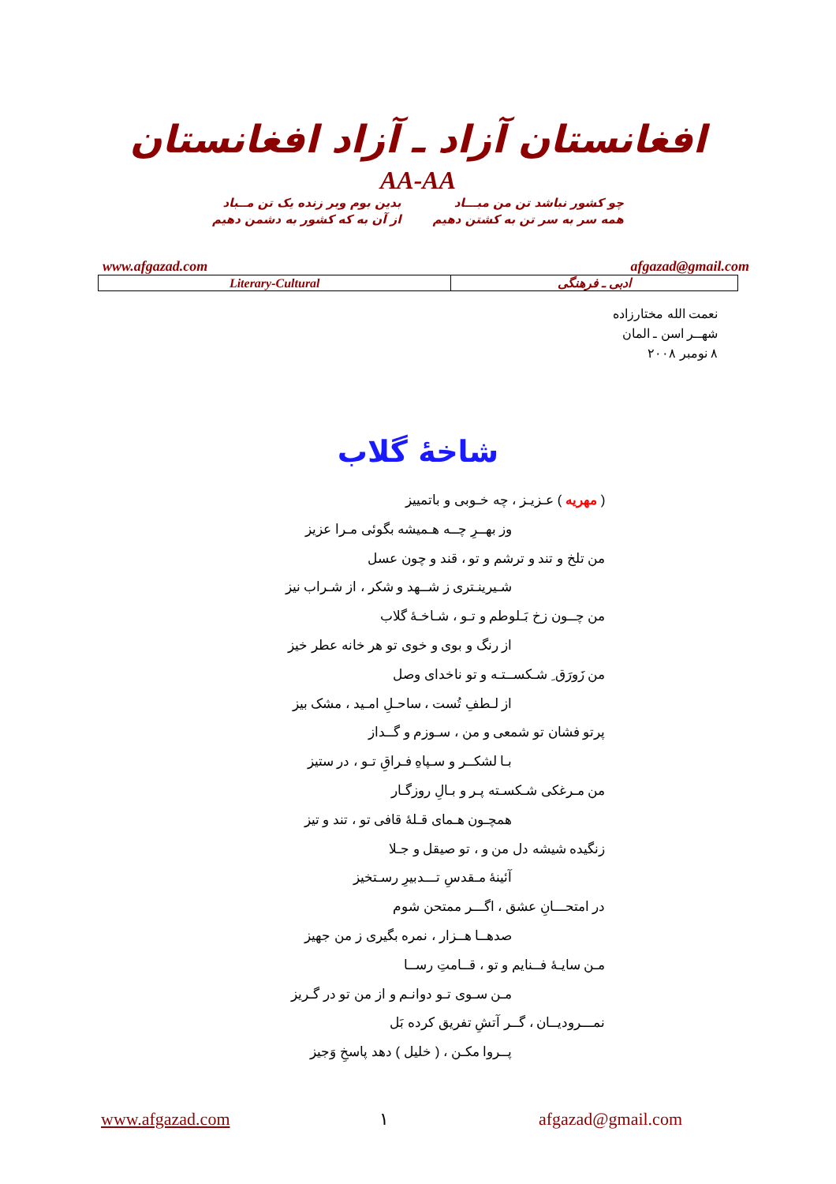افغانستان آزاد ـ آزاد افغانستان
AA-AA
چو کشور نباشد تن من مبـــاد
همه سر به سر تن به کشتن دهیم
بدین بوم وبر زنده یک تن مــباد
از آن به که کشور به دشمن دهیم
www.afgazad.com afgazad@gmail.com
| Literary-Cultural | ادبی ـ فرهنگی |
نعمت الله مختارزاده
شهــر اسن ـ المان
۸ نومبر ۲۰۰۸
شاخهٔ گلاب
( مهریه ) عـزیـز ، چه خـوبی و باتمییز
وز بهــرِ چــه هـمیشه بگوئی مـرا عزیز
من تلخ و تند و ترشم و تو ، قند و چون عسل
شـیرینـتری ز شــهد و شکر ، از شـراب نیز
من چــون زخ بَـلوطم و تـو ، شـاخـهٔ گلاب
از رنگ و بوی و خوی تو هر خانه عطر خیز
من زَورَق ِ شـکســتـه و تو ناخدای وصل
از لـطفِ تُست ، ساحـلِ امـید ، مشک بیز
پرتو فشان تو شمعی و من ، سـوزم و گــداز
بـا لشکــر و سـپاهِ فـراقِ تـو ، در ستیز
من مـرغکی شـکسـته پـر و بـالِ روزگـار
همچـون هـمای قـلهٔ قافی تو ، تند و تیز
زنگیده شیشه دل من و ، تو صیقل و جـلا
آئینهٔ مـقدسِ تـــدبیرِ رسـتخیز
در امتحـــانِ عشق ، اگـــر ممتحن شوم
صدهــا هــزار ، نمره بگیری ز من جهیز
مـن سایـهٔ فــنایم و تو ، قــامتِ رســا
مـن سـوی تـو دوانـم و از من تو در گـریز
نمـــرودیــان ، گــر آتشِ تفریق کرده بَل
پــروا مکـن ، ( خلیل ) دهد پاسخِ وَجیز
www.afgazad.com ۱ afgazad@gmail.com